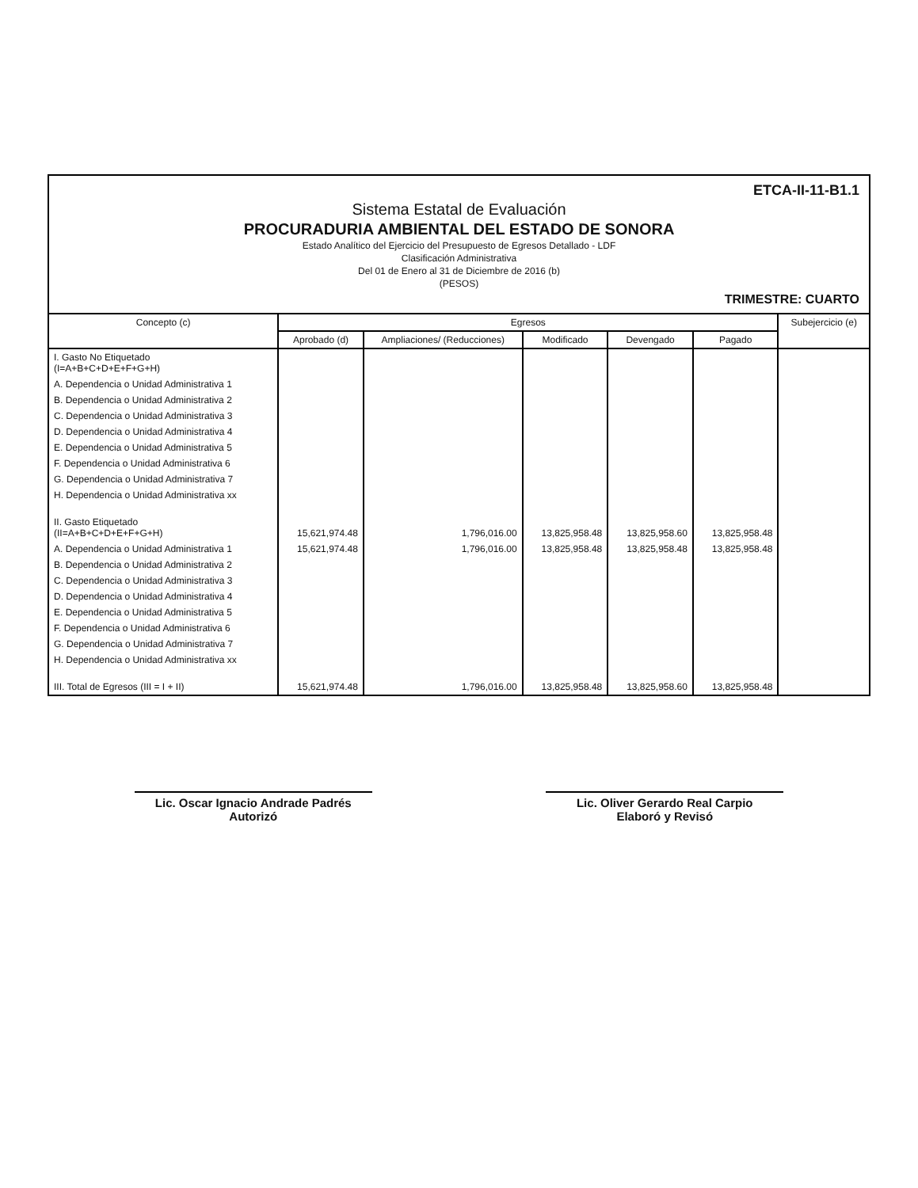ETCA-II-11-B1.1
Sistema Estatal de Evaluación
PROCURADURIA AMBIENTAL DEL ESTADO DE SONORA
Estado Analítico del Ejercicio del Presupuesto de Egresos Detallado - LDF
Clasificación Administrativa
Del 01 de Enero al 31 de Diciembre de 2016 (b)
(PESOS)
TRIMESTRE: CUARTO
| Concepto (c) | Egresos | | | | | Subejercicio (e) |
| --- | --- | --- | --- | --- | --- | --- |
| | Aprobado (d) | Ampliaciones/ (Reducciones) | Modificado | Devengado | Pagado | |
| I. Gasto No Etiquetado (I=A+B+C+D+E+F+G+H) | | | | | | |
| A. Dependencia o Unidad Administrativa 1 | | | | | | |
| B. Dependencia o Unidad Administrativa 2 | | | | | | |
| C. Dependencia o Unidad Administrativa 3 | | | | | | |
| D. Dependencia o Unidad Administrativa 4 | | | | | | |
| E. Dependencia o Unidad Administrativa 5 | | | | | | |
| F. Dependencia o Unidad Administrativa 6 | | | | | | |
| G. Dependencia o Unidad Administrativa 7 | | | | | | |
| H. Dependencia o Unidad Administrativa xx | | | | | | |
| II. Gasto Etiquetado (II=A+B+C+D+E+F+G+H) | 15,621,974.48 | 1,796,016.00 | 13,825,958.48 | 13,825,958.60 | 13,825,958.48 | |
| A. Dependencia o Unidad Administrativa 1 | 15,621,974.48 | 1,796,016.00 | 13,825,958.48 | 13,825,958.48 | 13,825,958.48 | |
| B. Dependencia o Unidad Administrativa 2 | | | | | | |
| C. Dependencia o Unidad Administrativa 3 | | | | | | |
| D. Dependencia o Unidad Administrativa 4 | | | | | | |
| E. Dependencia o Unidad Administrativa 5 | | | | | | |
| F. Dependencia o Unidad Administrativa 6 | | | | | | |
| G. Dependencia o Unidad Administrativa 7 | | | | | | |
| H. Dependencia o Unidad Administrativa xx | | | | | | |
| III. Total de Egresos (III = I + II) | 15,621,974.48 | 1,796,016.00 | 13,825,958.48 | 13,825,958.60 | 13,825,958.48 | |
Lic. Oscar Ignacio Andrade Padrés
Autorizó
Lic. Oliver Gerardo Real Carpio
Elaboró y Revisó